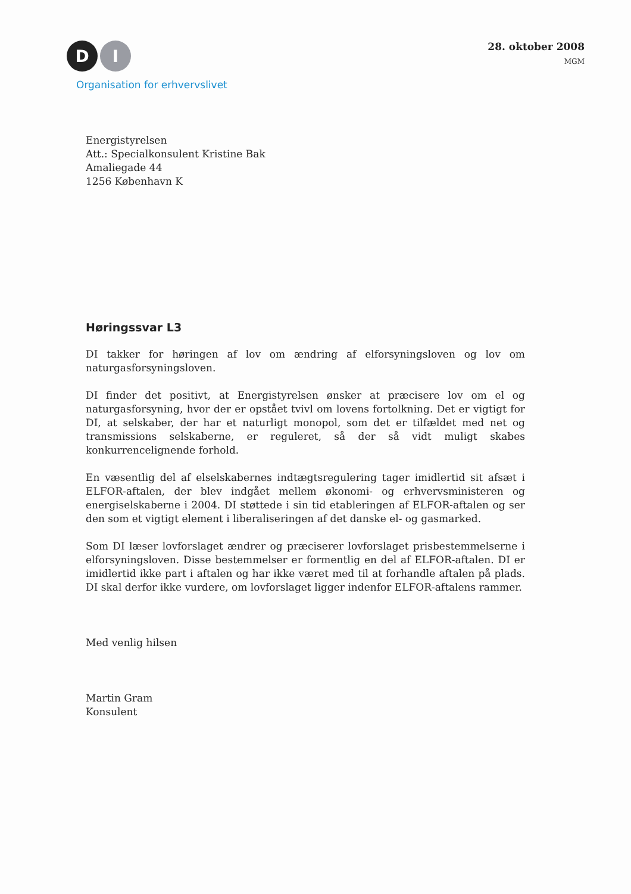D I
Organisation for erhvervslivet
28. oktober 2008
MGM
Energistyrelsen
Att.: Specialkonsulent Kristine Bak
Amaliegade 44
1256 København K
Høringssvar L3
DI takker for høringen af lov om ændring af elforsyningsloven og lov om naturgasforsyningsloven.
DI finder det positivt, at Energistyrelsen ønsker at præcisere lov om el og naturgasforsyning, hvor der er opstået tvivl om lovens fortolkning. Det er vigtigt for DI, at selskaber, der har et naturligt monopol, som det er tilfældet med net og transmissions selskaberne, er reguleret, så der så vidt muligt skabes konkurrencelignende forhold.
En væsentlig del af elselskabernes indtægtsregulering tager imidlertid sit afsæt i ELFOR-aftalen, der blev indgået mellem økonomi- og erhvervsministeren og energiselskaberne i 2004. DI støttede i sin tid etableringen af ELFOR-aftalen og ser den som et vigtigt element i liberaliseringen af det danske el- og gasmarked.
Som DI læser lovforslaget ændrer og præciserer lovforslaget prisbestemmelserne i elforsyningsloven. Disse bestemmelser er formentlig en del af ELFOR-aftalen. DI er imidlertid ikke part i aftalen og har ikke været med til at forhandle aftalen på plads. DI skal derfor ikke vurdere, om lovforslaget ligger indenfor ELFOR-aftalens rammer.
Med venlig hilsen
Martin Gram
Konsulent